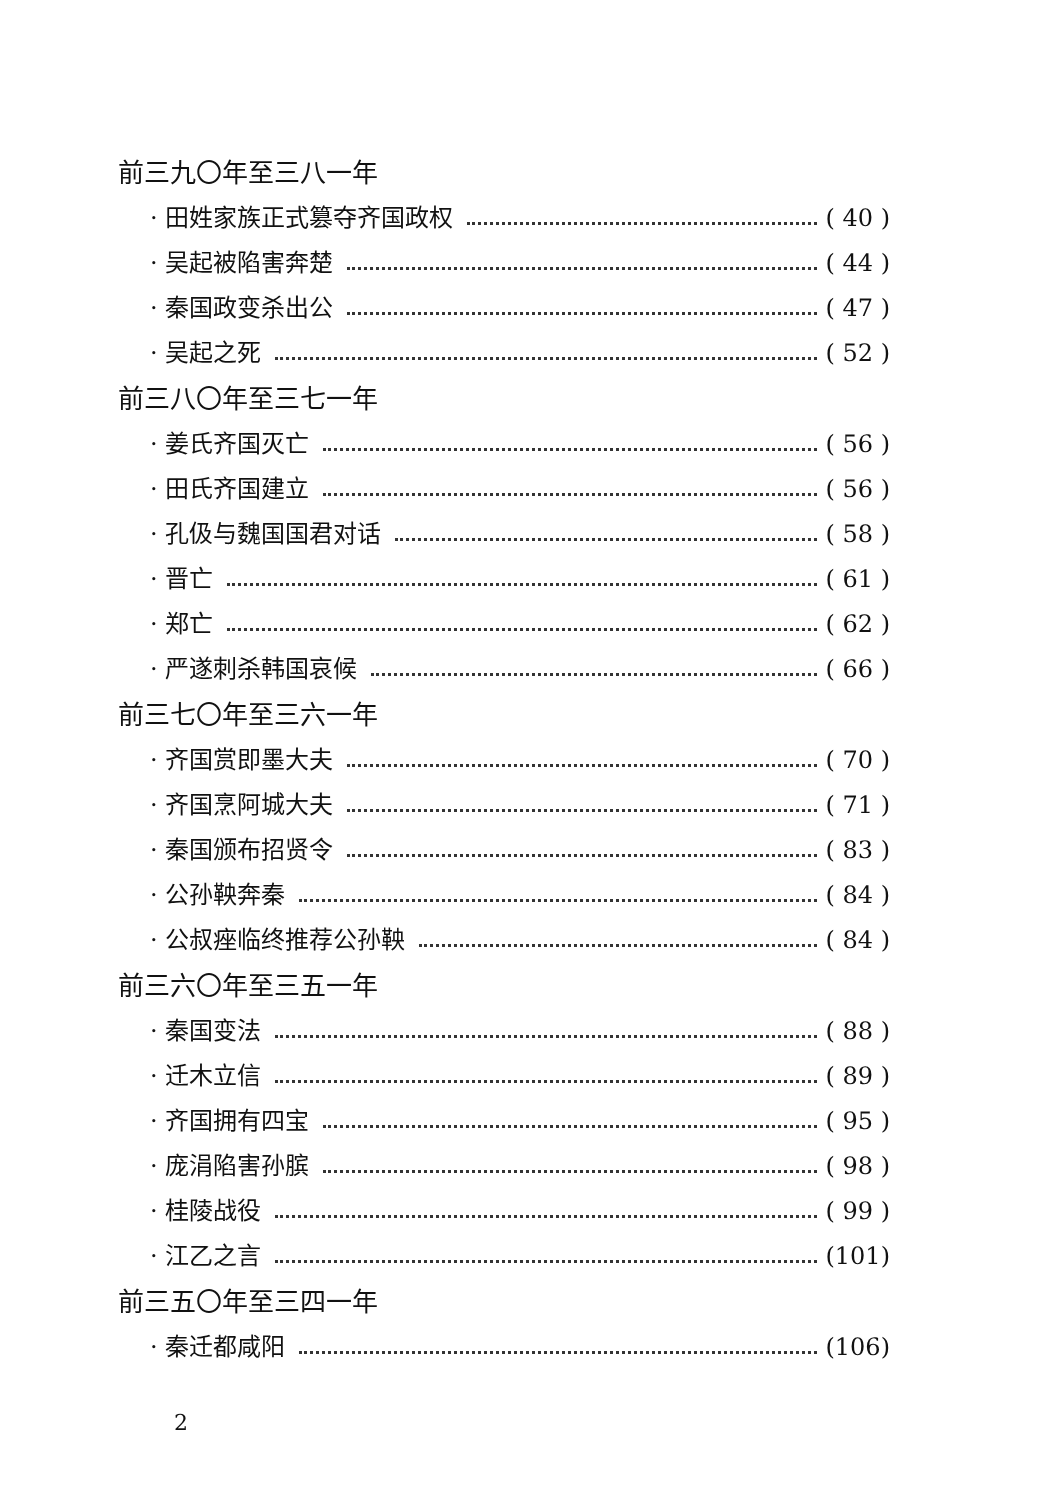前三九〇年至三八一年
· 田姓家族正式篡夺齐国政权 ( 40 )
· 吴起被陷害奔楚 ( 44 )
· 秦国政变杀出公 ( 47 )
· 吴起之死 ( 52 )
前三八〇年至三七一年
· 姜氏齐国灭亡 ( 56 )
· 田氏齐国建立 ( 56 )
· 孔伋与魏国国君对话 ( 58 )
· 晋亡 ( 61 )
· 郑亡 ( 62 )
· 严遂刺杀韩国哀候 ( 66 )
前三七〇年至三六一年
· 齐国赏即墨大夫 ( 70 )
· 齐国烹阿城大夫 ( 71 )
· 秦国颁布招贤令 ( 83 )
· 公孙鞅奔秦 ( 84 )
· 公叔痤临终推荐公孙鞅 ( 84 )
前三六〇年至三五一年
· 秦国变法 ( 88 )
· 迁木立信 ( 89 )
· 齐国拥有四宝 ( 95 )
· 庞涓陷害孙膑 ( 98 )
· 桂陵战役 ( 99 )
· 江乙之言 (101)
前三五〇年至三四一年
· 秦迁都咸阳 (106)
2